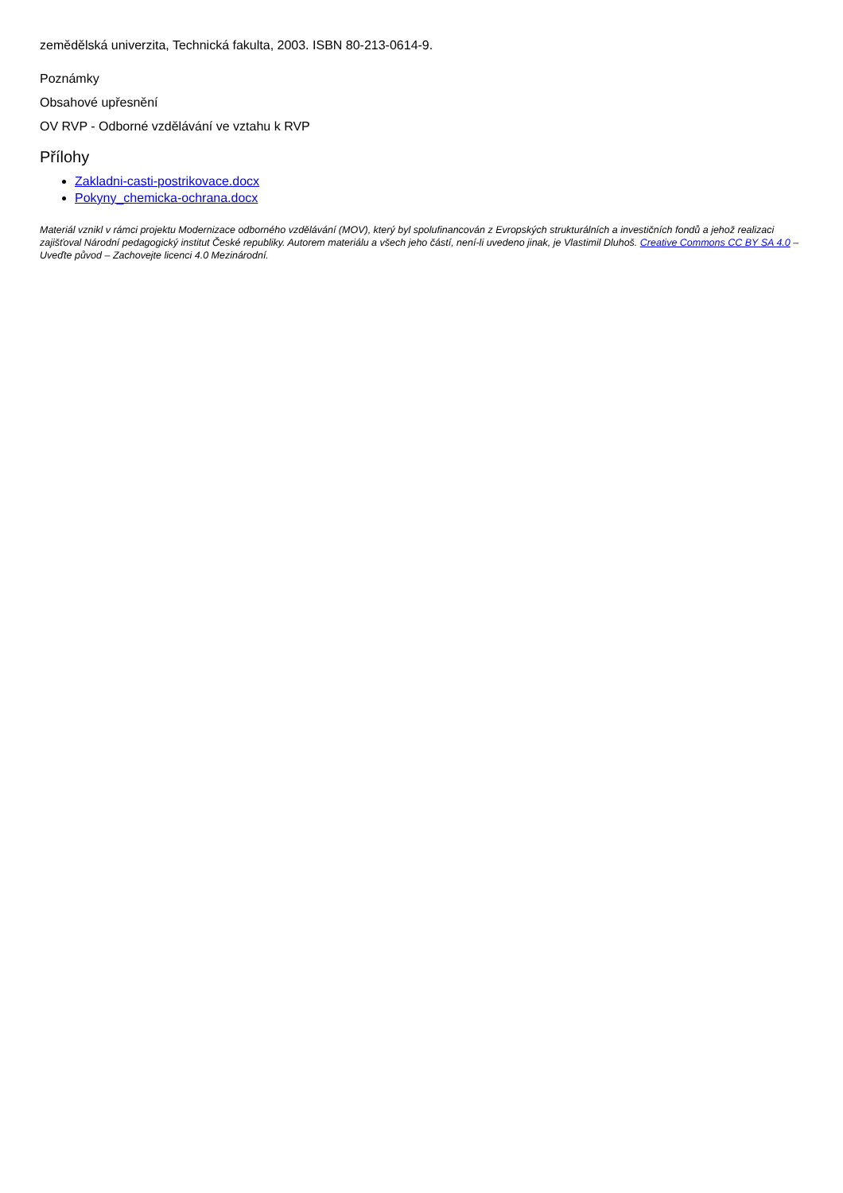zemědělská univerzita, Technická fakulta, 2003. ISBN 80-213-0614-9.
Poznámky
Obsahové upřesnění
OV RVP - Odborné vzdělávání ve vztahu k RVP
Přílohy
Zakladni-casti-postrikovace.docx
Pokyny_chemicka-ochrana.docx
Materiál vznikl v rámci projektu Modernizace odborného vzdělávání (MOV), který byl spolufinancován z Evropských strukturálních a investičních fondů a jehož realizaci zajišťoval Národní pedagogický institut České republiky. Autorem materiálu a všech jeho částí, není-li uvedeno jinak, je Vlastimil Dluhoš. Creative Commons CC BY SA 4.0 – Uveďte původ – Zachovejte licenci 4.0 Mezinárodní.